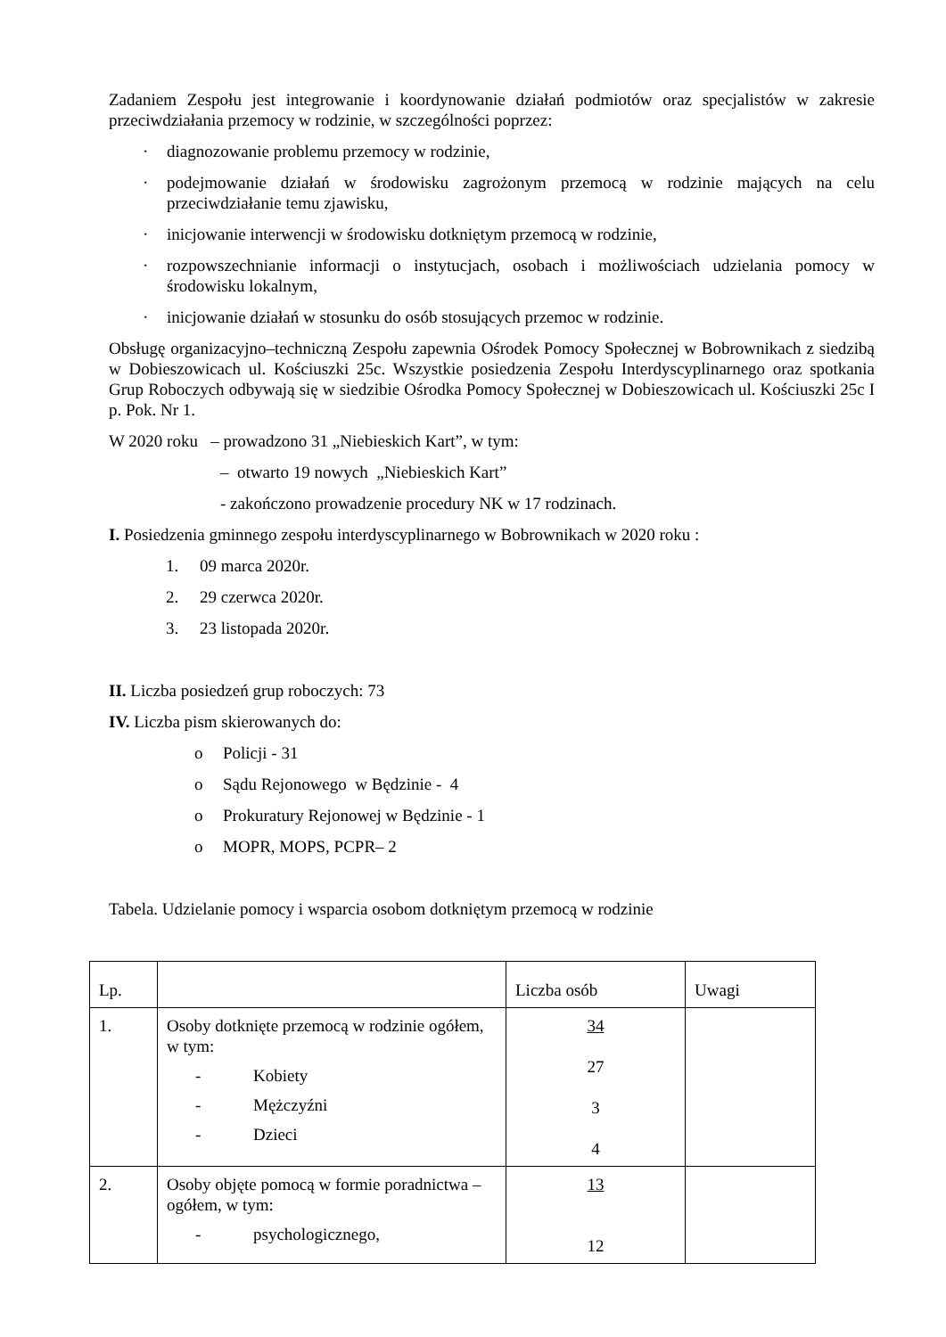Zadaniem Zespołu jest integrowanie i koordynowanie działań podmiotów oraz specjalistów w zakresie przeciwdziałania przemocy w rodzinie, w szczególności poprzez:
· diagnozowanie problemu przemocy w rodzinie,
· podejmowanie działań w środowisku zagrożonym przemocą w rodzinie mających na celu przeciwdziałanie temu zjawisku,
· inicjowanie interwencji w środowisku dotkniętym przemocą w rodzinie,
· rozpowszechnianie informacji o instytucjach, osobach i możliwościach udzielania pomocy w środowisku lokalnym,
· inicjowanie działań w stosunku do osób stosujących przemoc w rodzinie.
Obsługę organizacyjno–techniczną Zespołu zapewnia Ośrodek Pomocy Społecznej w Bobrownikach z siedzibą w Dobieszowicach ul. Kościuszki 25c. Wszystkie posiedzenia Zespołu Interdyscyplinarnego oraz spotkania Grup Roboczych odbywają się w siedzibie Ośrodka Pomocy Społecznej w Dobieszowicach ul. Kościuszki 25c I p. Pok. Nr 1.
W 2020 roku – prowadzono 31 „Niebieskich Kart”, w tym:
– otwarto 19 nowych „Niebieskich Kart”
- zakończono prowadzenie procedury NK w 17 rodzinach.
I. Posiedzenia gminnego zespołu interdyscyplinarnego w Bobrownikach w 2020 roku :
1. 09 marca 2020r.
2. 29 czerwca 2020r.
3. 23 listopada 2020r.
II. Liczba posiedzeń grup roboczych: 73
IV. Liczba pism skierowanych do:
o Policji - 31
o Sądu Rejonowego w Będzinie - 4
o Prokuratury Rejonowej w Będzinie - 1
o MOPR, MOPS, PCPR– 2
Tabela. Udzielanie pomocy i wsparcia osobom dotkniętym przemocą w rodzinie
| Lp. | | Liczba osób | Uwagi |
| --- | --- | --- | --- |
| 1. | Osoby dotknięte przemocą w rodzinie ogółem, w tym: - Kobiety - Mężczyźni - Dzieci | 34 27 3 4 | |
| 2. | Osoby objęte pomocą w formie poradnictwa – ogółem, w tym: - psychologicznego, | 13 12 | |